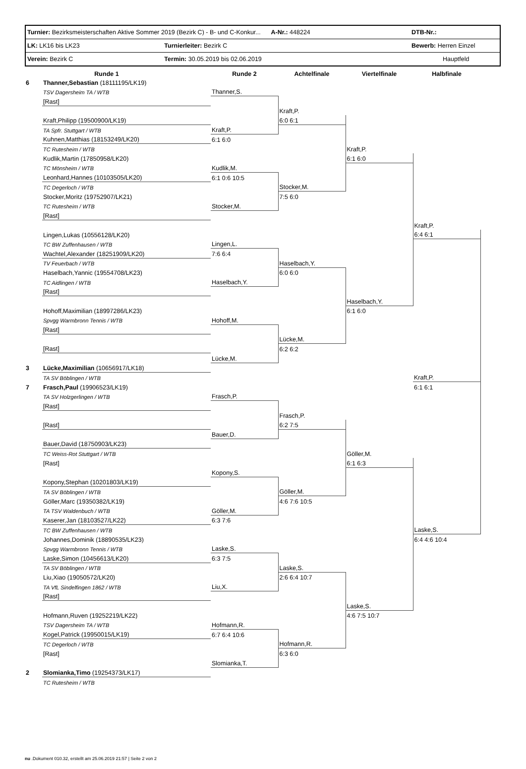| Turnier: Bezirksmeisterschaften Aktive Sommer 2019 (Bezirk C) - B- und C-Konkur... A-Nr.: 448224 | | DTB-Nr.: |
| LK: LK16 bis LK23 | Turnierleiter: Bezirk C | Bewerb: Herren Einzel |
| Verein: Bezirk C | Termin: 30.05.2019 bis 02.06.2019 | Hauptfeld |
| | Runde 1 | Runde 2 | Achtelfinale | Viertelfinale | Halbfinale |
| --- | --- | --- | --- | --- | --- |
| 6 | Thanner,Sebastian (18111195/LK19) | | | | |
| | TSV Dagersheim TA / WTB | Thanner,S. | | | |
| | [Rast] | | | | |
| | | | Kraft,P. | | |
| | Kraft,Philipp (19500900/LK19) | | 6:0 6:1 | | |
| | TA Spfr. Stuttgart / WTB | Kraft,P. | | | |
| | Kuhnen,Matthias (18153249/LK20) | 6:1 6:0 | | | |
| | TC Rutesheim / WTB | | | Kraft,P. | |
| | Kudlik,Martin (17850958/LK20) | | | 6:1 6:0 | |
| | TC Mönsheim / WTB | Kudlik,M. | | | |
| | Leonhard,Hannes (10103505/LK20) | 6:1 0:6 10:5 | | | |
| | TC Degerloch / WTB | | Stocker,M. | | |
| | Stocker,Moritz (19752907/LK21) | | 7:5 6:0 | | |
| | TC Rutesheim / WTB | Stocker,M. | | | |
| | [Rast] | | | | |
| | | | | | Kraft,P. |
| | Lingen,Lukas (10556128/LK20) | | | | 6:4 6:1 |
| | TC BW Zuffenhausen / WTB | Lingen,L. | | | |
| | Wachtel,Alexander (18251909/LK20) | 7:6 6:4 | | | |
| | TV Feuerbach / WTB | | Haselbach,Y. | | |
| | Haselbach,Yannic (19554708/LK23) | | 6:0 6:0 | | |
| | TC Aidlingen / WTB | Haselbach,Y. | | | |
| | [Rast] | | | | |
| | | | | Haselbach,Y. | |
| | Hohoff,Maximilian (18997286/LK23) | | | 6:1 6:0 | |
| | Spvgg Warmbronn Tennis / WTB | Hohoff,M. | | | |
| | [Rast] | | | | |
| | | | Lücke,M. | | |
| | [Rast] | | 6:2 6:2 | | |
| | | Lücke,M. | | | |
| 3 | Lücke,Maximilian (10656917/LK18) | | | | |
| | TA SV Böblingen / WTB | | | | Kraft,P. |
| 7 | Frasch,Paul (19906523/LK19) | | | | 6:1 6:1 |
| | TA SV Holzgerlingen / WTB | Frasch,P. | | | |
| | [Rast] | | | | |
| | | | Frasch,P. | | |
| | [Rast] | | 6:2 7:5 | | |
| | | Bauer,D. | | | |
| | Bauer,David (18750903/LK23) | | | | |
| | TC Weiss-Rot Stuttgart / WTB | | | Göller,M. | |
| | [Rast] | | | 6:1 6:3 | |
| | | Kopony,S. | | | |
| | Kopony,Stephan (10201803/LK19) | | | | |
| | TA SV Böblingen / WTB | | Göller,M. | | |
| | Göller,Marc (19350382/LK19) | | 4:6 7:6 10:5 | | |
| | TA TSV Waldenbuch / WTB | Göller,M. | | | |
| | Kaserer,Jan (18103527/LK22) | 6:3 7:6 | | | |
| | TC BW Zuffenhausen / WTB | | | | Laske,S. |
| | Johannes,Dominik (18890535/LK23) | | | | 6:4 4:6 10:4 |
| | Spvgg Warmbronn Tennis / WTB | Laske,S. | | | |
| | Laske,Simon (10456613/LK20) | 6:3 7:5 | | | |
| | TA SV Böblingen / WTB | | Laske,S. | | |
| | Liu,Xiao (19050572/LK20) | | 2:6 6:4 10:7 | | |
| | TA VfL Sindelfingen 1862 / WTB | Liu,X. | | | |
| | [Rast] | | | | |
| | | | | Laske,S. | |
| | Hofmann,Ruven (19252219/LK22) | | | 4:6 7:5 10:7 | |
| | TSV Dagersheim TA / WTB | Hofmann,R. | | | |
| | Kogel,Patrick (19950015/LK19) | 6:7 6:4 10:6 | | | |
| | TC Degerloch / WTB | | Hofmann,R. | | |
| | [Rast] | | 6:3 6:0 | | |
| | | Slomianka,T. | | | |
| 2 | Slomianka,Timo (19254373/LK17) | | | | |
| | TC Rutesheim / WTB | | | | |
nu .Dokument 010.32, erstellt am 25.06.2019 21:57 | Seite 2 von 2